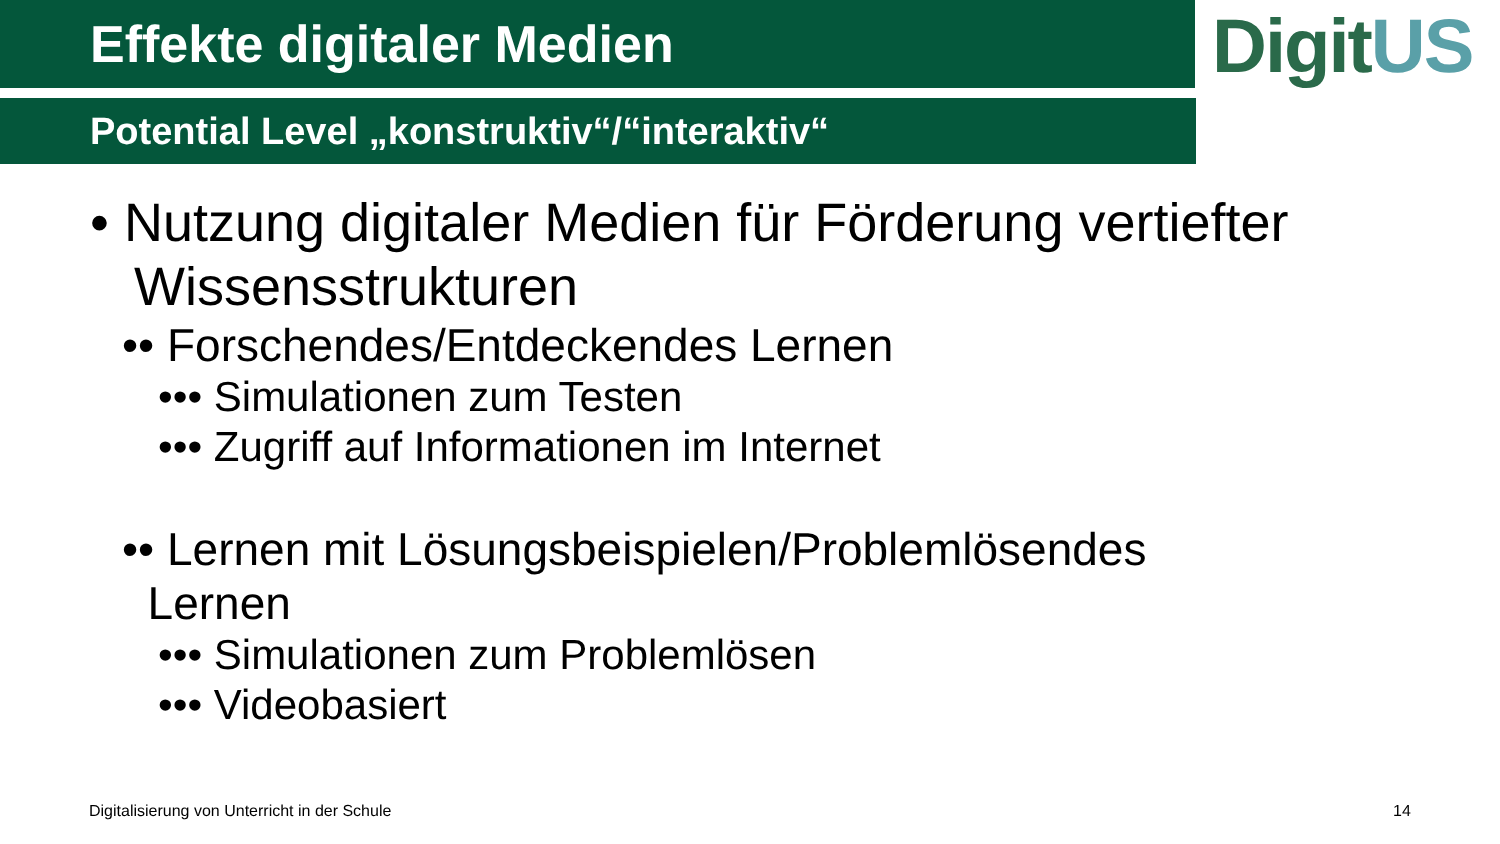DigitUS
Effekte digitaler Medien
Potential Level „konstruktiv“/“interaktiv“
• Nutzung digitaler Medien für Förderung vertiefter Wissensstrukturen
•• Forschendes/Entdeckendes Lernen
••• Simulationen zum Testen
••• Zugriff auf Informationen im Internet
•• Lernen mit Lösungsbeispielen/Problemlösendes
Lernen
••• Simulationen zum Problemlösen
••• Videobasiert
Digitalisierung von Unterricht in der Schule
14